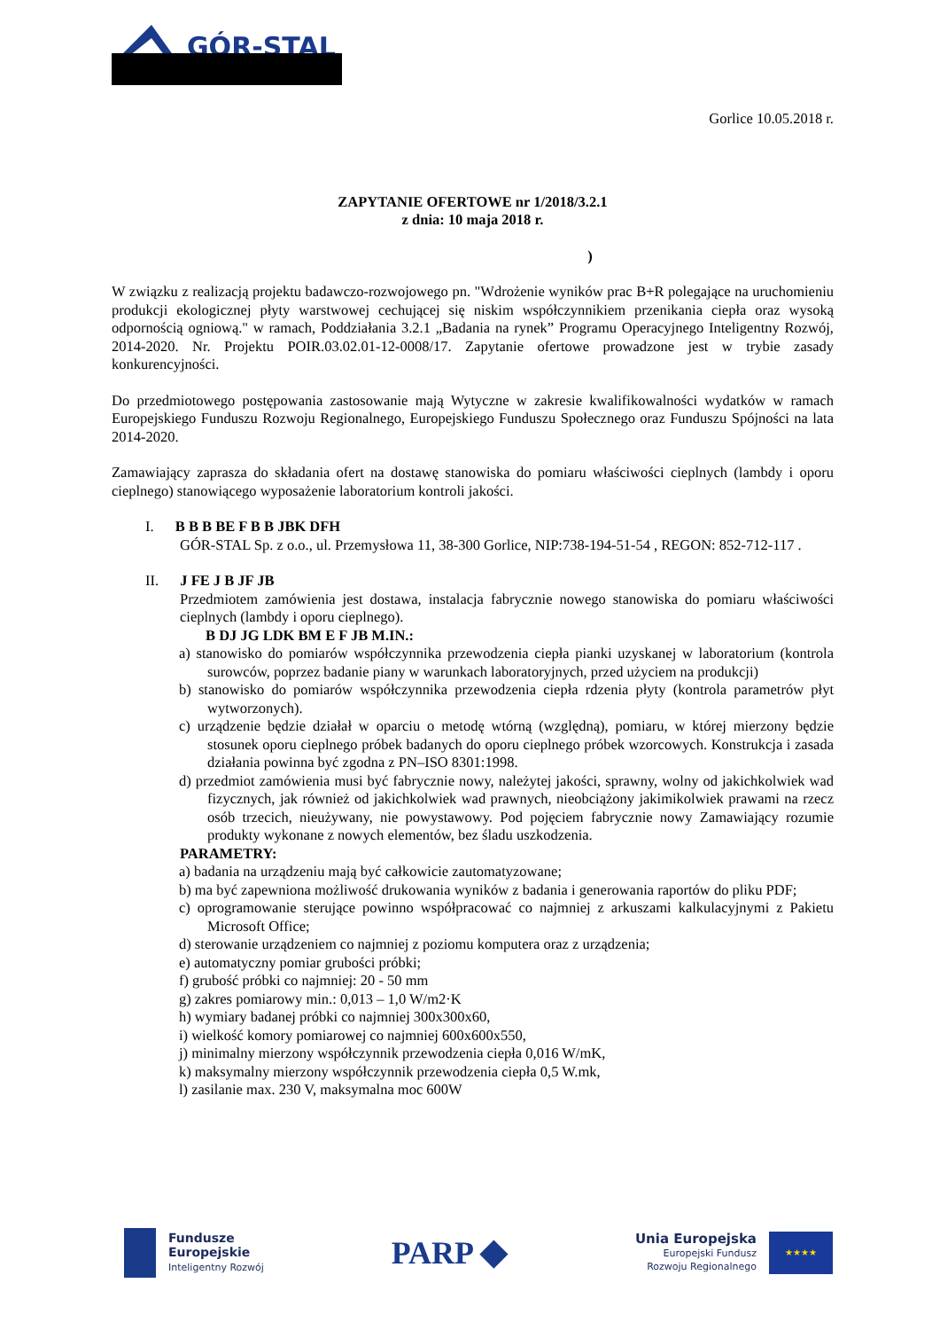GÓR-STAL
Gorlice 10.05.2018 r.
ZAPYTANIE OFERTOWE nr 1/2018/3.2.1
z dnia: 10 maja 2018 r.
)
W związku z realizacją projektu badawczo-rozwojowego pn. "Wdrożenie wyników prac B+R polegające na uruchomieniu produkcji ekologicznej płyty warstwowej cechującej się niskim współczynnikiem przenikania ciepła oraz wysoką odpornością ogniową." w ramach, Poddziałania 3.2.1 „Badania na rynek” Programu Operacyjnego Inteligentny Rozwój, 2014-2020. Nr. Projektu POIR.03.02.01-12-0008/17. Zapytanie ofertowe prowadzone jest w trybie zasady konkurencyjności.
Do przedmiotowego postępowania zastosowanie mają Wytyczne w zakresie kwalifikowalności wydatków w ramach Europejskiego Funduszu Rozwoju Regionalnego, Europejskiego Funduszu Społecznego oraz Funduszu Spójności na lata 2014-2020.
Zamawiający zaprasza do składania ofert na dostawę stanowiska do pomiaru właściwości cieplnych (lambdy i oporu cieplnego) stanowiącego wyposażenie laboratorium kontroli jakości.
I. B B B BE F B B JBK DFH
GÓR-STAL Sp. z o.o., ul. Przemysłowa 11, 38-300 Gorlice, NIP:738-194-51-54 , REGON: 852-712-117 .
II. J FE J B JF JB
Przedmiotem zamówienia jest dostawa, instalacja fabrycznie nowego stanowiska do pomiaru właściwości cieplnych (lambdy i oporu cieplnego).
B DJ JG LDK BM E F JB M.IN.:
a) stanowisko do pomiarów współczynnika przewodzenia ciepła pianki uzyskanej w laboratorium (kontrola surowców, poprzez badanie piany w warunkach laboratoryjnych, przed użyciem na produkcji)
b) stanowisko do pomiarów współczynnika przewodzenia ciepła rdzenia płyty (kontrola parametrów płyt wytworzonych).
c) urządzenie będzie działał w oparciu o metodę wtórną (względną), pomiaru, w której mierzony będzie stosunek oporu cieplnego próbek badanych do oporu cieplnego próbek wzorcowych. Konstrukcja i zasada działania powinna być zgodna z PN–ISO 8301:1998.
d) przedmiot zamówienia musi być fabrycznie nowy, należytej jakości, sprawny, wolny od jakichkolwiek wad fizycznych, jak również od jakichkolwiek wad prawnych, nieobciążony jakimikolwiek prawami na rzecz osób trzecich, nieużywany, nie powystawowy. Pod pojęciem fabrycznie nowy Zamawiający rozumie produkty wykonane z nowych elementów, bez śladu uszkodzenia.
PARAMETRY:
a) badania na urządzeniu mają być całkowicie zautomatyzowane;
b) ma być zapewniona możliwość drukowania wyników z badania i generowania raportów do pliku PDF;
c) oprogramowanie sterujące powinno współpracować co najmniej z arkuszami kalkulacyjnymi z Pakietu Microsoft Office;
d) sterowanie urządzeniem co najmniej z poziomu komputera oraz z urządzenia;
e) automatyczny pomiar grubości próbki;
f) grubość próbki co najmniej: 20 - 50 mm
g) zakres pomiarowy min.: 0,013 – 1,0 W/m2·K
h) wymiary badanej próbki co najmniej 300x300x60,
i) wielkość komory pomiarowej co najmniej 600x600x550,
j) minimalny mierzony współczynnik przewodzenia ciepła 0,016 W/mK,
k) maksymalny mierzony współczynnik przewodzenia ciepła 0,5 W.mk,
l) zasilanie max. 230 V, maksymalna moc 600W
Fundusze
Europejskie
Inteligentny Rozwój
PARP ◆
Unia Europejska
Europejski Fundusz
Rozwoju Regionalnego
★★★★